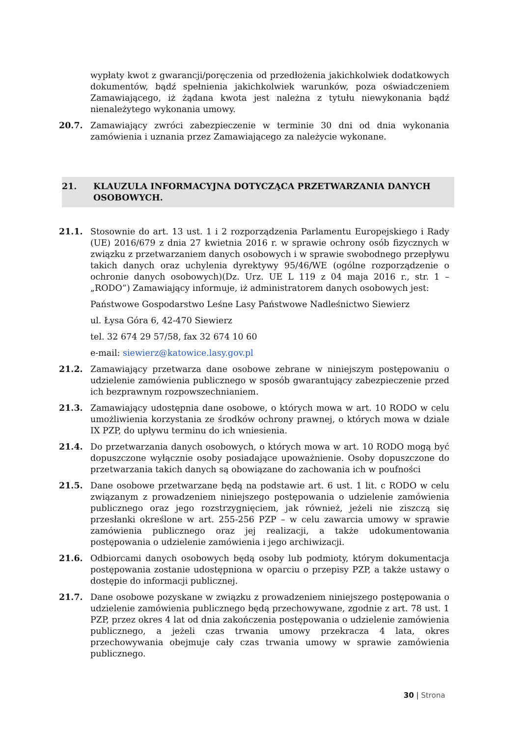wypłaty kwot z gwarancji/poręczenia od przedłożenia jakichkolwiek dodatkowych dokumentów, bądź spełnienia jakichkolwiek warunków, poza oświadczeniem Zamawiającego, iż żądana kwota jest należna z tytułu niewykonania bądź nienależytego wykonania umowy.
20.7. Zamawiający zwróci zabezpieczenie w terminie 30 dni od dnia wykonania zamówienia i uznania przez Zamawiającego za należycie wykonane.
21. KLAUZULA INFORMACYJNA DOTYCZĄCA PRZETWARZANIA DANYCH OSOBOWYCH.
21.1. Stosownie do art. 13 ust. 1 i 2 rozporządzenia Parlamentu Europejskiego i Rady (UE) 2016/679 z dnia 27 kwietnia 2016 r. w sprawie ochrony osób fizycznych w związku z przetwarzaniem danych osobowych i w sprawie swobodnego przepływu takich danych oraz uchylenia dyrektywy 95/46/WE (ogólne rozporządzenie o ochronie danych osobowych)(Dz. Urz. UE L 119 z 04 maja 2016 r., str. 1 – „RODO”) Zamawiający informuje, iż administratorem danych osobowych jest:
Państwowe Gospodarstwo Leśne Lasy Państwowe Nadleśnictwo Siewierz
ul. Łysa Góra 6, 42-470 Siewierz
tel. 32 674 29 57/58, fax 32 674 10 60
e-mail: siewierz@katowice.lasy.gov.pl
21.2. Zamawiający przetwarza dane osobowe zebrane w niniejszym postępowaniu o udzielenie zamówienia publicznego w sposób gwarantujący zabezpieczenie przed ich bezprawnym rozpowszechnianiem.
21.3. Zamawiający udostępnia dane osobowe, o których mowa w art. 10 RODO w celu umożliwienia korzystania ze środków ochrony prawnej, o których mowa w dziale IX PZP, do upływu terminu do ich wniesienia.
21.4. Do przetwarzania danych osobowych, o których mowa w art. 10 RODO mogą być dopuszczone wyłącznie osoby posiadające upoważnienie. Osoby dopuszczone do przetwarzania takich danych są obowiązane do zachowania ich w poufności
21.5. Dane osobowe przetwarzane będą na podstawie art. 6 ust. 1 lit. c RODO w celu związanym z prowadzeniem niniejszego postępowania o udzielenie zamówienia publicznego oraz jego rozstrzygnięciem, jak również, jeżeli nie ziszczą się przesłanki określone w art. 255-256 PZP – w celu zawarcia umowy w sprawie zamówienia publicznego oraz jej realizacji, a także udokumentowania postępowania o udzielenie zamówienia i jego archiwizacji.
21.6. Odbiorcami danych osobowych będą osoby lub podmioty, którym dokumentacja postępowania zostanie udostępniona w oparciu o przepisy PZP, a także ustawy o dostępie do informacji publicznej.
21.7. Dane osobowe pozyskane w związku z prowadzeniem niniejszego postępowania o udzielenie zamówienia publicznego będą przechowywane, zgodnie z art. 78 ust. 1 PZP, przez okres 4 lat od dnia zakończenia postępowania o udzielenie zamówienia publicznego, a jeżeli czas trwania umowy przekracza 4 lata, okres przechowywania obejmuje cały czas trwania umowy w sprawie zamówienia publicznego.
30 | Strona